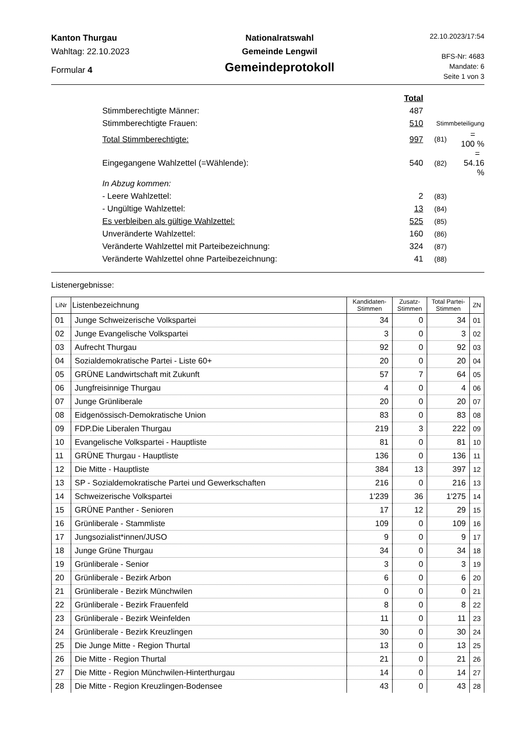Kanton Thurgau
Wahltag: 22.10.2023
Formular 4
Nationalratswahl
Gemeinde Lengwil
Gemeindeprotokoll
22.10.2023/17:54
BFS-Nr: 4683
Mandate: 6
Seite 1 von 3
| | Total | | |
| Stimmberechtigte Männer: | 487 | | |
| Stimmberechtigte Frauen: | 510 | Stimmbeteiligung | |
| Total Stimmberechtigte: | 997 | (81) | = 100 % |
| Eingegangene Wahlzettel (=Wählende): | 540 | (82) | = 54.16 % |
| In Abzug kommen: | | | |
| - Leere Wahlzettel: | 2 | (83) | |
| - Ungültige Wahlzettel: | 13 | (84) | |
| Es verbleiben als gültige Wahlzettel: | 525 | (85) | |
| Unveränderte Wahlzettel: | 160 | (86) | |
| Veränderte Wahlzettel mit Parteibezeichnung: | 324 | (87) | |
| Veränderte Wahlzettel ohne Parteibezeichnung: | 41 | (88) | |
Listenergebnisse:
| LiNr | Listenbezeichnung | Kandidaten- Stimmen | Zusatz- Stimmen | Total Partei- Stimmen | ZN |
| --- | --- | --- | --- | --- | --- |
| 01 | Junge Schweizerische Volkspartei | 34 | 0 | 34 | 01 |
| 02 | Junge Evangelische Volkspartei | 3 | 0 | 3 | 02 |
| 03 | Aufrecht Thurgau | 92 | 0 | 92 | 03 |
| 04 | Sozialdemokratische Partei - Liste 60+ | 20 | 0 | 20 | 04 |
| 05 | GRÜNE Landwirtschaft mit Zukunft | 57 | 7 | 64 | 05 |
| 06 | Jungfreisinnige Thurgau | 4 | 0 | 4 | 06 |
| 07 | Junge Grünliberale | 20 | 0 | 20 | 07 |
| 08 | Eidgenössisch-Demokratische Union | 83 | 0 | 83 | 08 |
| 09 | FDP.Die Liberalen Thurgau | 219 | 3 | 222 | 09 |
| 10 | Evangelische Volkspartei - Hauptliste | 81 | 0 | 81 | 10 |
| 11 | GRÜNE Thurgau - Hauptliste | 136 | 0 | 136 | 11 |
| 12 | Die Mitte - Hauptliste | 384 | 13 | 397 | 12 |
| 13 | SP - Sozialdemokratische Partei und Gewerkschaften | 216 | 0 | 216 | 13 |
| 14 | Schweizerische Volkspartei | 1'239 | 36 | 1'275 | 14 |
| 15 | GRÜNE Panther - Senioren | 17 | 12 | 29 | 15 |
| 16 | Grünliberale - Stammliste | 109 | 0 | 109 | 16 |
| 17 | Jungsozialist*innen/JUSO | 9 | 0 | 9 | 17 |
| 18 | Junge Grüne Thurgau | 34 | 0 | 34 | 18 |
| 19 | Grünliberale - Senior | 3 | 0 | 3 | 19 |
| 20 | Grünliberale - Bezirk Arbon | 6 | 0 | 6 | 20 |
| 21 | Grünliberale - Bezirk Münchwilen | 0 | 0 | 0 | 21 |
| 22 | Grünliberale - Bezirk Frauenfeld | 8 | 0 | 8 | 22 |
| 23 | Grünliberale - Bezirk Weinfelden | 11 | 0 | 11 | 23 |
| 24 | Grünliberale - Bezirk Kreuzlingen | 30 | 0 | 30 | 24 |
| 25 | Die Junge Mitte - Region Thurtal | 13 | 0 | 13 | 25 |
| 26 | Die Mitte - Region Thurtal | 21 | 0 | 21 | 26 |
| 27 | Die Mitte - Region Münchwilen-Hinterthurgau | 14 | 0 | 14 | 27 |
| 28 | Die Mitte - Region Kreuzlingen-Bodensee | 43 | 0 | 43 | 28 |